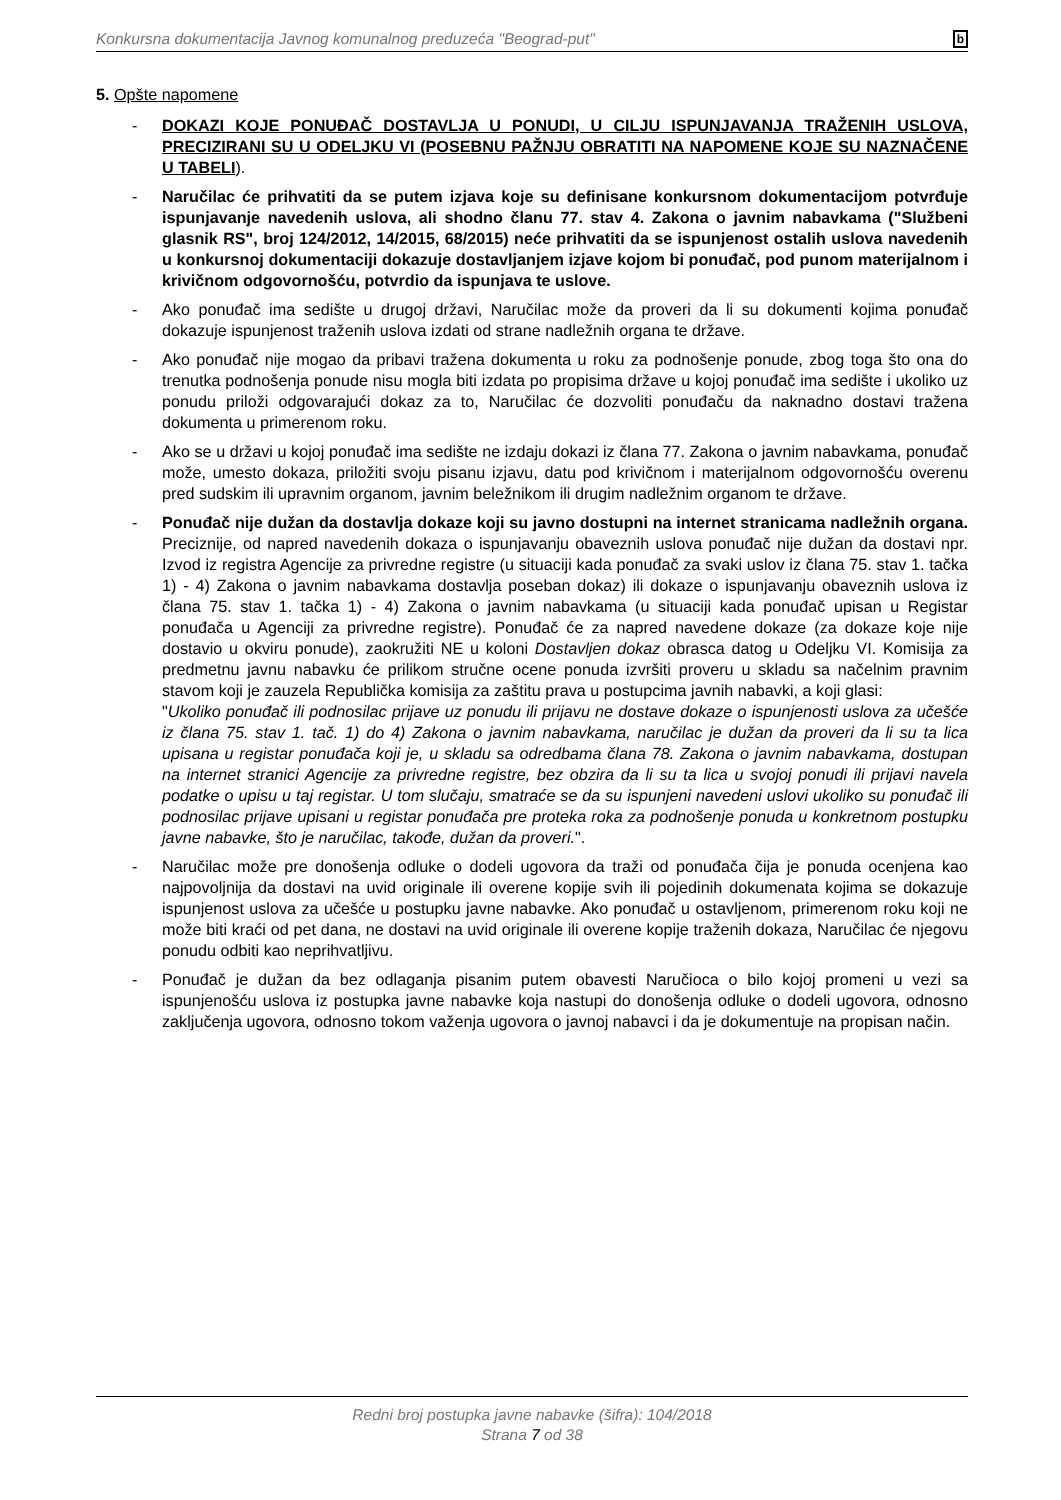Konkursna dokumentacija Javnog komunalnog preduzeća "Beograd-put" b
5. Opšte napomene
- DOKAZI KOJE PONUĐAČ DOSTAVLJA U PONUDI, U CILJU ISPUNJAVANJA TRAŽENIH USLOVA, PRECIZIRANI SU U ODELJKU VI (POSEBNU PAŽNJU OBRATITI NA NAPOMENE KOJE SU NAZNAČENE U TABELI).
- Naručilac će prihvatiti da se putem izjava koje su definisane konkursnom dokumentacijom potvrđuje ispunjavanje navedenih uslova, ali shodno članu 77. stav 4. Zakona o javnim nabavkama ("Službeni glasnik RS", broj 124/2012, 14/2015, 68/2015) neće prihvatiti da se ispunjenost ostalih uslova navedenih u konkursnoj dokumentaciji dokazuje dostavljanjem izjave kojom bi ponuđač, pod punom materijalnom i krivičnom odgovornošću, potvrdio da ispunjava te uslove.
- Ako ponuđač ima sedište u drugoj državi, Naručilac može da proveri da li su dokumenti kojima ponuđač dokazuje ispunjenost traženih uslova izdati od strane nadležnih organa te države.
- Ako ponuđač nije mogao da pribavi tražena dokumenta u roku za podnošenje ponude, zbog toga što ona do trenutka podnošenja ponude nisu mogla biti izdata po propisima države u kojoj ponuđač ima sedište i ukoliko uz ponudu priloži odgovarajući dokaz za to, Naručilac će dozvoliti ponuđaču da naknadno dostavi tražena dokumenta u primerenom roku.
- Ako se u državi u kojoj ponuđač ima sedište ne izdaju dokazi iz člana 77. Zakona o javnim nabavkama, ponuđač može, umesto dokaza, priložiti svoju pisanu izjavu, datu pod krivičnom i materijalnom odgovornošću overenu pred sudskim ili upravnim organom, javnim beležnikom ili drugim nadležnim organom te države.
- Ponuđač nije dužan da dostavlja dokaze koji su javno dostupni na internet stranicama nadležnih organa. Preciznije, od napred navedenih dokaza o ispunjavanju obaveznih uslova ponuđač nije dužan da dostavi npr. Izvod iz registra Agencije za privredne registre (u situaciji kada ponuđač za svaki uslov iz člana 75. stav 1. tačka 1) - 4) Zakona o javnim nabavkama dostavlja poseban dokaz) ili dokaze o ispunjavanju obaveznih uslova iz člana 75. stav 1. tačka 1) - 4) Zakona o javnim nabavkama (u situaciji kada ponuđač upisan u Registar ponuđača u Agenciji za privredne registre). Ponuđač će za napred navedene dokaze (za dokaze koje nije dostavio u okviru ponude), zaokružiti NE u koloni Dostavljen dokaz obrasca datog u Odeljku VI. Komisija za predmetnu javnu nabavku će prilikom stručne ocene ponuda izvršiti proveru u skladu sa načelnim pravnim stavom koji je zauzela Republička komisija za zaštitu prava u postupcima javnih nabavki, a koji glasi:
"Ukoliko ponuđač ili podnosilac prijave uz ponudu ili prijavu ne dostave dokaze o ispunjenosti uslova za učešće iz člana 75. stav 1. tač. 1) do 4) Zakona o javnim nabavkama, naručilac je dužan da proveri da li su ta lica upisana u registar ponuđača koji je, u skladu sa odredbama člana 78. Zakona o javnim nabavkama, dostupan na internet stranici Agencije za privredne registre, bez obzira da li su ta lica u svojoj ponudi ili prijavi navela podatke o upisu u taj registar. U tom slučaju, smatraće se da su ispunjeni navedeni uslovi ukoliko su ponuđač ili podnosilac prijave upisani u registar ponuđača pre proteka roka za podnošenje ponuda u konkretnom postupku javne nabavke, što je naručilac, takođe, dužan da proveri.".
- Naručilac može pre donošenja odluke o dodeli ugovora da traži od ponuđača čija je ponuda ocenjena kao najpovoljnija da dostavi na uvid originale ili overene kopije svih ili pojedinih dokumenata kojima se dokazuje ispunjenost uslova za učešće u postupku javne nabavke. Ako ponuđač u ostavljenom, primerenom roku koji ne može biti kraći od pet dana, ne dostavi na uvid originale ili overene kopije traženih dokaza, Naručilac će njegovu ponudu odbiti kao neprihvatljivu.
- Ponuđač je dužan da bez odlaganja pisanim putem obavesti Naručioca o bilo kojoj promeni u vezi sa ispunjenošću uslova iz postupka javne nabavke koja nastupi do donošenja odluke o dodeli ugovora, odnosno zaključenja ugovora, odnosno tokom važenja ugovora o javnoj nabavci i da je dokumentuje na propisan način.
Redni broj postupka javne nabavke (šifra): 104/2018
Strana 7 od 38